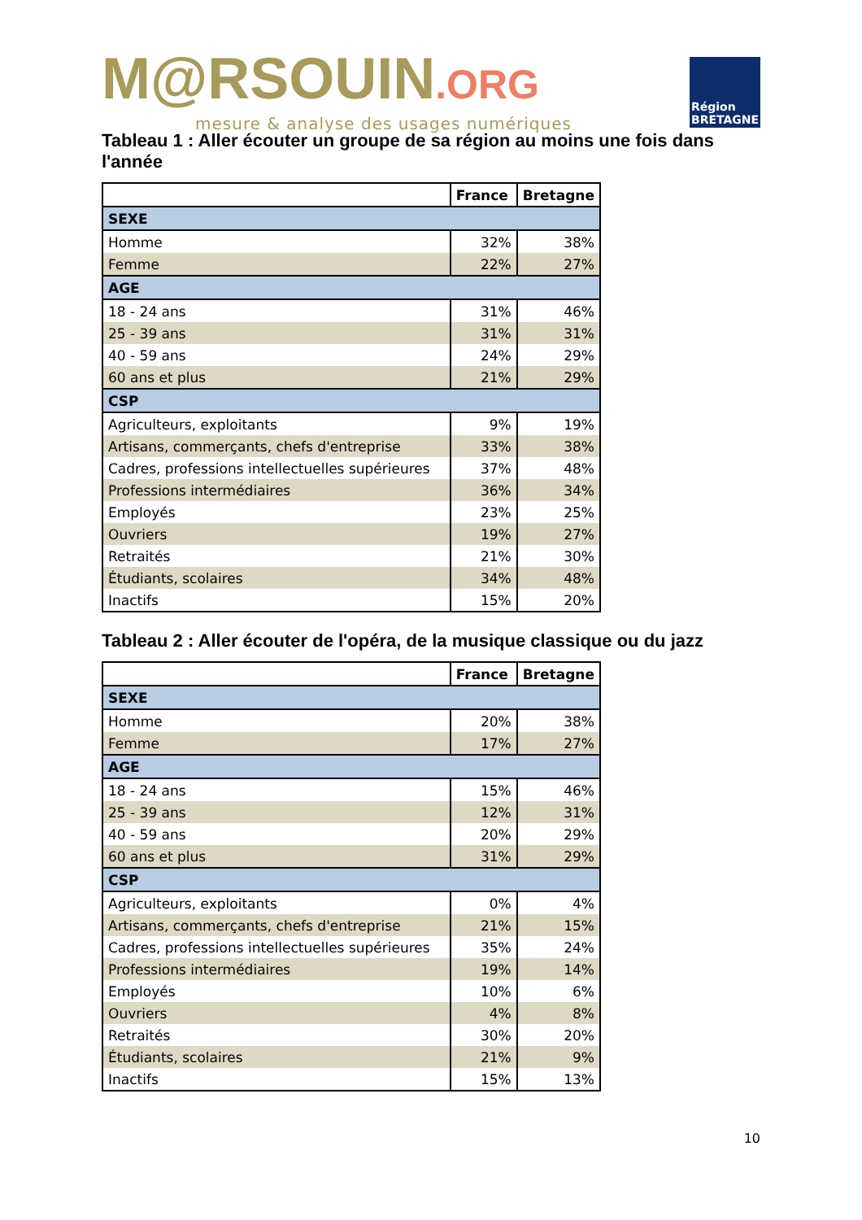M@RSOUIN.ORG
mesure & analyse des usages numériques
Région BRETAGNE
Tableau 1 : Aller écouter un groupe de sa région au moins une fois dans l'année
| | France | Bretagne |
| --- | --- | --- |
| SEXE | | |
| Homme | 32% | 38% |
| Femme | 22% | 27% |
| AGE | | |
| 18 - 24 ans | 31% | 46% |
| 25 - 39 ans | 31% | 31% |
| 40 - 59 ans | 24% | 29% |
| 60 ans et plus | 21% | 29% |
| CSP | | |
| Agriculteurs, exploitants | 9% | 19% |
| Artisans, commerçants, chefs d'entreprise | 33% | 38% |
| Cadres, professions intellectuelles supérieures | 37% | 48% |
| Professions intermédiaires | 36% | 34% |
| Employés | 23% | 25% |
| Ouvriers | 19% | 27% |
| Retraités | 21% | 30% |
| Étudiants, scolaires | 34% | 48% |
| Inactifs | 15% | 20% |
Tableau 2 : Aller écouter de l'opéra, de la musique classique ou du jazz
| | France | Bretagne |
| --- | --- | --- |
| SEXE | | |
| Homme | 20% | 38% |
| Femme | 17% | 27% |
| AGE | | |
| 18 - 24 ans | 15% | 46% |
| 25 - 39 ans | 12% | 31% |
| 40 - 59 ans | 20% | 29% |
| 60 ans et plus | 31% | 29% |
| CSP | | |
| Agriculteurs, exploitants | 0% | 4% |
| Artisans, commerçants, chefs d'entreprise | 21% | 15% |
| Cadres, professions intellectuelles supérieures | 35% | 24% |
| Professions intermédiaires | 19% | 14% |
| Employés | 10% | 6% |
| Ouvriers | 4% | 8% |
| Retraités | 30% | 20% |
| Étudiants, scolaires | 21% | 9% |
| Inactifs | 15% | 13% |
10